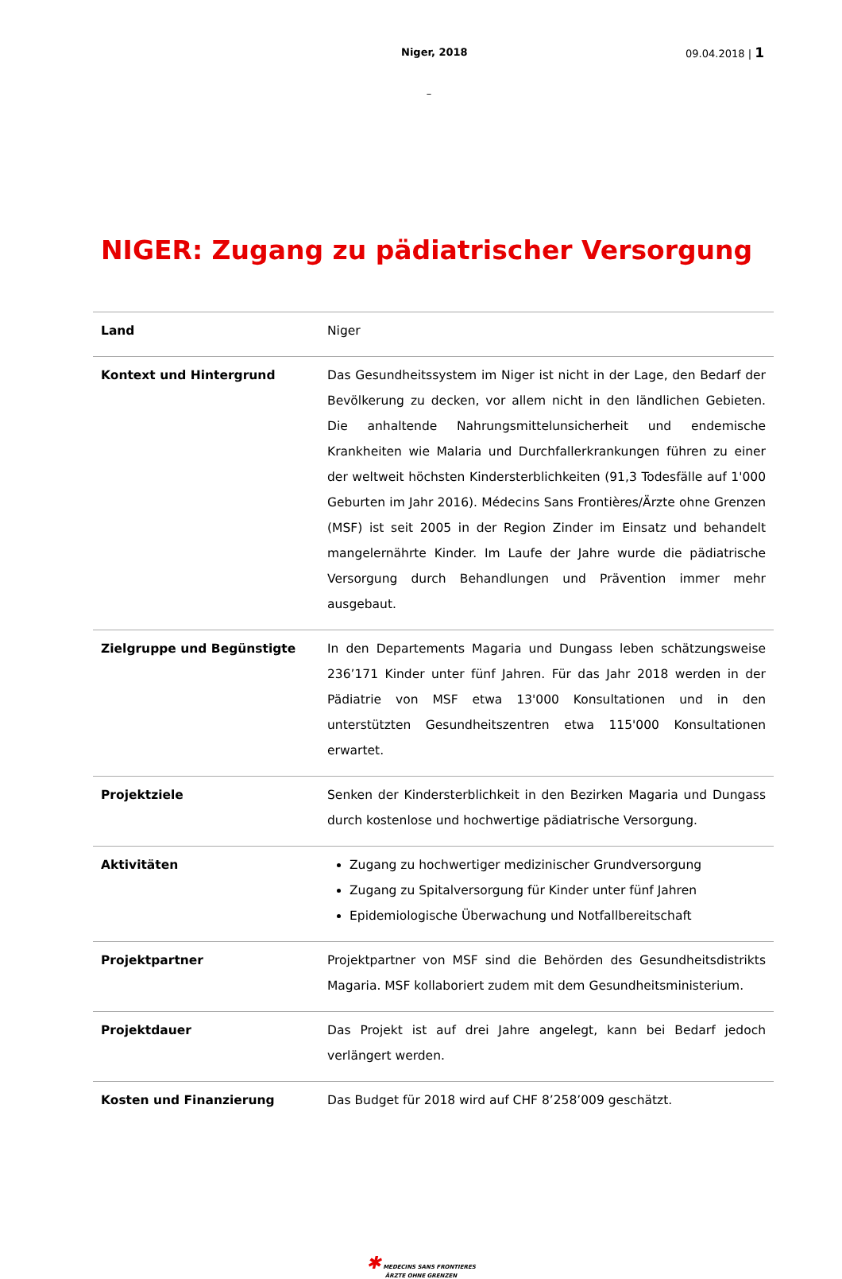Niger, 2018 09.04.2018 | 1
–
NIGER: Zugang zu pädiatrischer Versorgung
| Land | Niger |
| Kontext und Hintergrund | Das Gesundheitssystem im Niger ist nicht in der Lage, den Bedarf der Bevölkerung zu decken, vor allem nicht in den ländlichen Gebieten. Die anhaltende Nahrungsmittelunsicherheit und endemische Krankheiten wie Malaria und Durchfallerkrankungen führen zu einer der weltweit höchsten Kindersterblichkeiten (91,3 Todesfälle auf 1'000 Geburten im Jahr 2016). Médecins Sans Frontières/Ärzte ohne Grenzen (MSF) ist seit 2005 in der Region Zinder im Einsatz und behandelt mangelernährte Kinder. Im Laufe der Jahre wurde die pädiatrische Versorgung durch Behandlungen und Prävention immer mehr ausgebaut. |
| Zielgruppe und Begünstigte | In den Departements Magaria und Dungass leben schätzungsweise 236’171 Kinder unter fünf Jahren. Für das Jahr 2018 werden in der Pädiatrie von MSF etwa 13'000 Konsultationen und in den unterstützten Gesundheitszentren etwa 115'000 Konsultationen erwartet. |
| Projektziele | Senken der Kindersterblichkeit in den Bezirken Magaria und Dungass durch kostenlose und hochwertige pädiatrische Versorgung. |
| Aktivitäten | Zugang zu hochwertiger medizinischer Grundversorgung Zugang zu Spitalversorgung für Kinder unter fünf Jahren Epidemiologische Überwachung und Notfallbereitschaft |
| Projektpartner | Projektpartner von MSF sind die Behörden des Gesundheitsdistrikts Magaria. MSF kollaboriert zudem mit dem Gesundheitsministerium. |
| Projektdauer | Das Projekt ist auf drei Jahre angelegt, kann bei Bedarf jedoch verlängert werden. |
| Kosten und Finanzierung | Das Budget für 2018 wird auf CHF 8’258’009 geschätzt. |
✱ MEDECINS SANS FRONTIERES
ÄRZTE OHNE GRENZEN